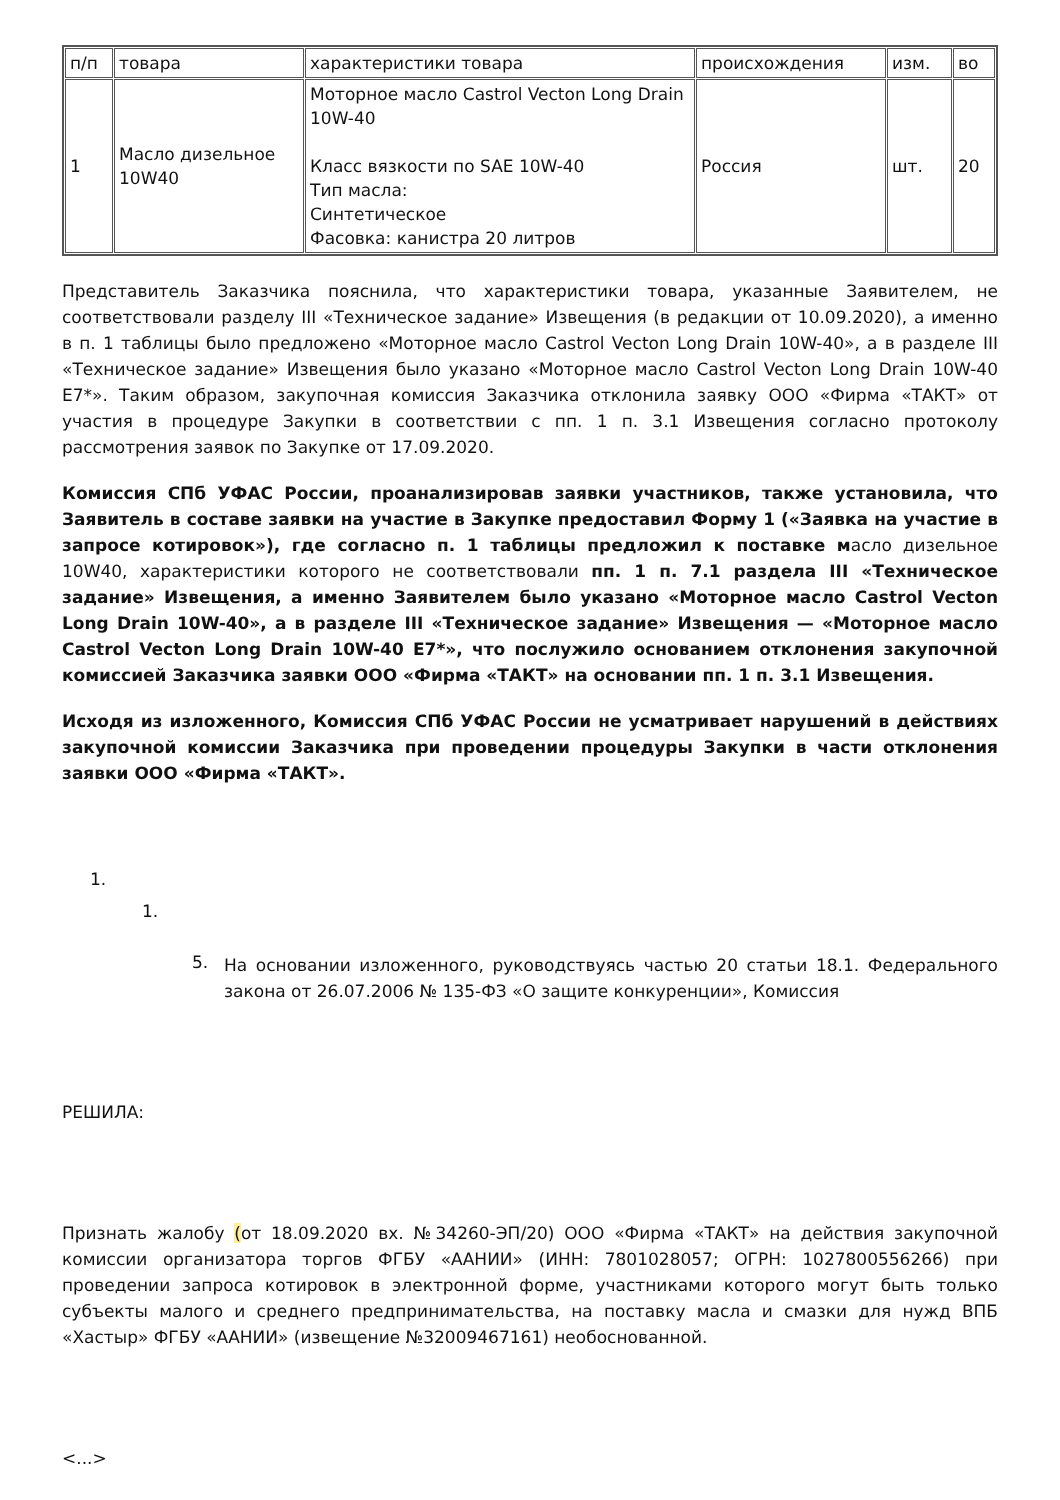| п/п | товара | характеристики товара | происхождения | изм. | во |
| 1 | Масло дизельное 10W40 | Моторное масло Castrol Vecton Long Drain 10W-40 Класс вязкости по SAE 10W-40 Тип масла: Синтетическое Фасовка: канистра 20 литров | Россия | шт. | 20 |
Представитель Заказчика пояснила, что характеристики товара, указанные Заявителем, не соответствовали разделу III «Техническое задание» Извещения (в редакции от 10.09.2020), а именно в п. 1 таблицы было предложено «Моторное масло Castrol Vecton Long Drain 10W-40», а в разделе III «Техническое задание» Извещения было указано «Моторное масло Castrol Vecton Long Drain 10W-40 E7*». Таким образом, закупочная комиссия Заказчика отклонила заявку ООО «Фирма «ТАКТ» от участия в процедуре Закупки в соответствии с пп. 1 п. 3.1 Извещения согласно протоколу рассмотрения заявок по Закупке от 17.09.2020.
Комиссия СПб УФАС России, проанализировав заявки участников, также установила, что Заявитель в составе заявки на участие в Закупке предоставил Форму 1 («Заявка на участие в запросе котировок»), где согласно п. 1 таблицы предложил к поставке масло дизельное 10W40, характеристики которого не соответствовали пп. 1 п. 7.1 раздела III «Техническое задание» Извещения, а именно Заявителем было указано «Моторное масло Castrol Vecton Long Drain 10W-40», а в разделе III «Техническое задание» Извещения — «Моторное масло Castrol Vecton Long Drain 10W-40 E7*», что послужило основанием отклонения закупочной комиссией Заказчика заявки ООО «Фирма «ТАКТ» на основании пп. 1 п. 3.1 Извещения.
Исходя из изложенного, Комиссия СПб УФАС России не усматривает нарушений в действиях закупочной комиссии Заказчика при проведении процедуры Закупки в части отклонения заявки ООО «Фирма «ТАКТ».
1.
1.
5.
На основании изложенного, руководствуясь частью 20 статьи 18.1. Федерального закона от 26.07.2006 № 135-ФЗ «О защите конкуренции», Комиссия
РЕШИЛА:
Признать жалобу (от 18.09.2020 вх. №34260-ЭП/20) ООО «Фирма «ТАКТ» на действия закупочной комиссии организатора торгов ФГБУ «ААНИИ» (ИНН: 7801028057; ОГРН: 1027800556266) при проведении запроса котировок в электронной форме, участниками которого могут быть только субъекты малого и среднего предпринимательства, на поставку масла и смазки для нужд ВПБ «Хастыр» ФГБУ «ААНИИ» (извещение №32009467161) необоснованной.
<...>